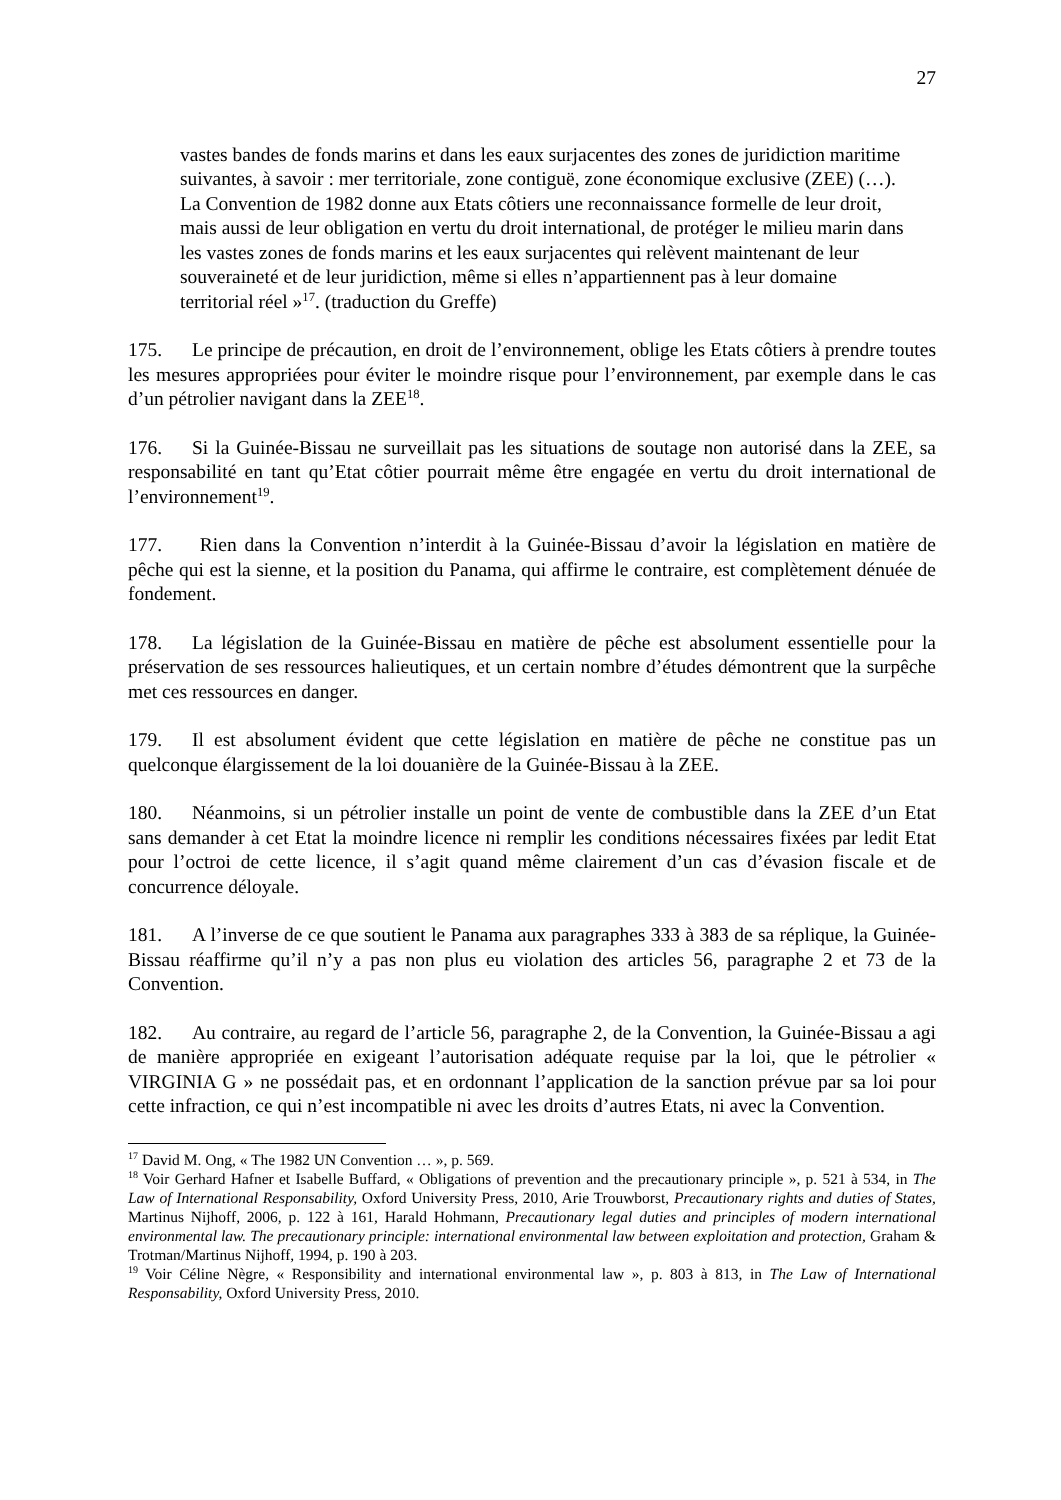27
vastes bandes de fonds marins et dans les eaux surjacentes des zones de juridiction maritime suivantes, à savoir : mer territoriale, zone contiguë, zone économique exclusive (ZEE) (…). La Convention de 1982 donne aux Etats côtiers une reconnaissance formelle de leur droit, mais aussi de leur obligation en vertu du droit international, de protéger le milieu marin dans les vastes zones de fonds marins et les eaux surjacentes qui relèvent maintenant de leur souveraineté et de leur juridiction, même si elles n’appartiennent pas à leur domaine territorial réel »<sup>17</sup>. (traduction du Greffe)
175. Le principe de précaution, en droit de l’environnement, oblige les Etats côtiers à prendre toutes les mesures appropriées pour éviter le moindre risque pour l’environnement, par exemple dans le cas d’un pétrolier navigant dans la ZEE<sup>18</sup>.
176. Si la Guinée-Bissau ne surveillait pas les situations de soutage non autorisé dans la ZEE, sa responsabilité en tant qu’Etat côtier pourrait même être engagée en vertu du droit international de l’environnement<sup>19</sup>.
177. Rien dans la Convention n’interdit à la Guinée-Bissau d’avoir la législation en matière de pêche qui est la sienne, et la position du Panama, qui affirme le contraire, est complètement dénuée de fondement.
178. La législation de la Guinée-Bissau en matière de pêche est absolument essentielle pour la préservation de ses ressources halieutiques, et un certain nombre d’études démontrent que la surpêche met ces ressources en danger.
179. Il est absolument évident que cette législation en matière de pêche ne constitue pas un quelconque élargissement de la loi douanière de la Guinée-Bissau à la ZEE.
180. Néanmoins, si un pétrolier installe un point de vente de combustible dans la ZEE d’un Etat sans demander à cet Etat la moindre licence ni remplir les conditions nécessaires fixées par ledit Etat pour l’octroi de cette licence, il s’agit quand même clairement d’un cas d’évasion fiscale et de concurrence déloyale.
181. A l’inverse de ce que soutient le Panama aux paragraphes 333 à 383 de sa réplique, la Guinée-Bissau réaffirme qu’il n’y a pas non plus eu violation des articles 56, paragraphe 2 et 73 de la Convention.
182. Au contraire, au regard de l’article 56, paragraphe 2, de la Convention, la Guinée-Bissau a agi de manière appropriée en exigeant l’autorisation adéquate requise par la loi, que le pétrolier « VIRGINIA G » ne possédait pas, et en ordonnant l’application de la sanction prévue par sa loi pour cette infraction, ce qui n’est incompatible ni avec les droits d’autres Etats, ni avec la Convention.
<sup>17</sup> David M. Ong, « The 1982 UN Convention … », p. 569.
<sup>18</sup> Voir Gerhard Hafner et Isabelle Buffard, « Obligations of prevention and the precautionary principle », p. 521 à 534, in The Law of International Responsability, Oxford University Press, 2010, Arie Trouwborst, Precautionary rights and duties of States, Martinus Nijhoff, 2006, p. 122 à 161, Harald Hohmann, Precautionary legal duties and principles of modern international environmental law. The precautionary principle: international environmental law between exploitation and protection, Graham & Trotman/Martinus Nijhoff, 1994, p. 190 à 203.
<sup>19</sup> Voir Céline Nègre, « Responsibility and international environmental law », p. 803 à 813, in The Law of International Responsability, Oxford University Press, 2010.